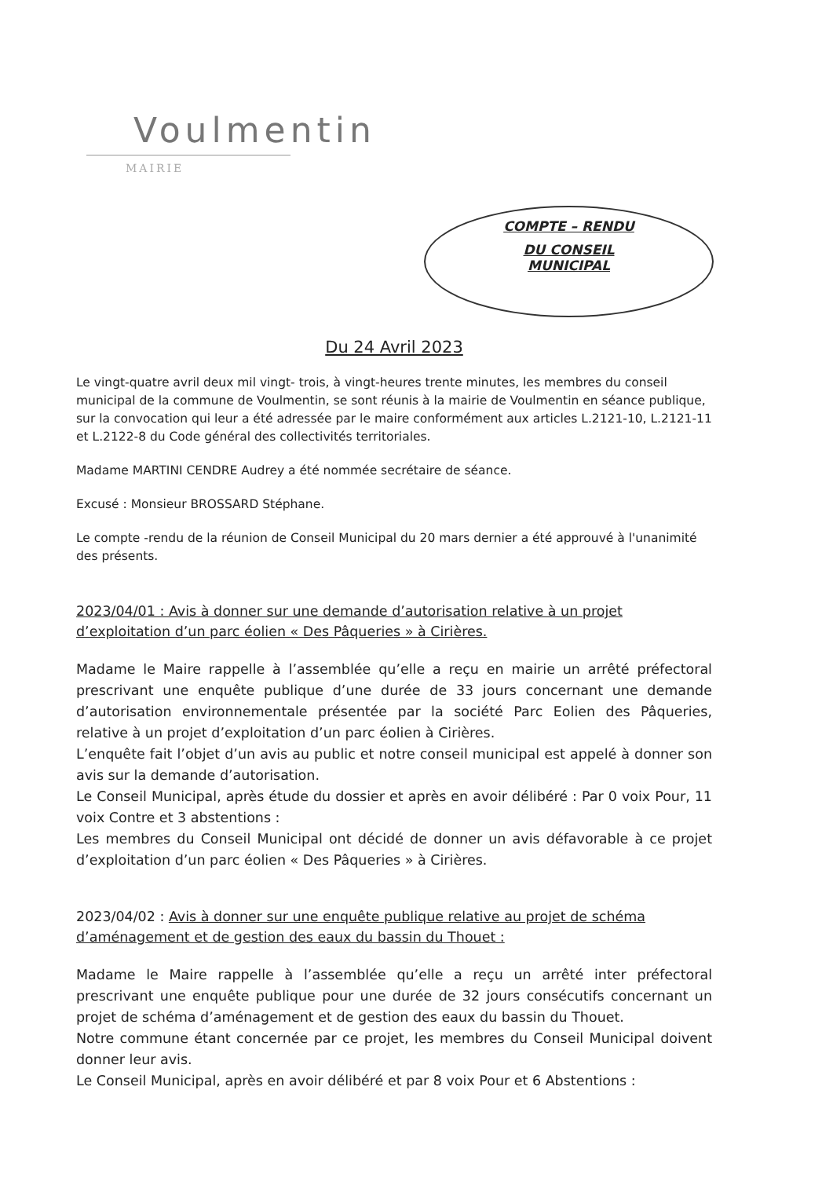Voulmentin
MAIRIE
COMPTE – RENDU
DU CONSEIL
MUNICIPAL
Du 24 Avril 2023
Le vingt-quatre avril deux mil vingt- trois, à vingt-heures trente minutes, les membres du conseil municipal de la commune de Voulmentin, se sont réunis à la mairie de Voulmentin en séance publique, sur la convocation qui leur a été adressée par le maire conformément aux articles L.2121-10, L.2121-11 et L.2122-8 du Code général des collectivités territoriales.
Madame MARTINI CENDRE Audrey a été nommée secrétaire de séance.
Excusé : Monsieur BROSSARD Stéphane.
Le compte -rendu de la réunion de Conseil Municipal du 20 mars dernier a été approuvé à l'unanimité des présents.
2023/04/01 : Avis à donner sur une demande d’autorisation relative à un projet d’exploitation d’un parc éolien « Des Pâqueries » à Cirières.
Madame le Maire rappelle à l’assemblée qu’elle a reçu en mairie un arrêté préfectoral prescrivant une enquête publique d’une durée de 33 jours concernant une demande d’autorisation environnementale présentée par la société Parc Eolien des Pâqueries, relative à un projet d’exploitation d’un parc éolien à Cirières.
L’enquête fait l’objet d’un avis au public et notre conseil municipal est appelé à donner son avis sur la demande d’autorisation.
Le Conseil Municipal, après étude du dossier et après en avoir délibéré : Par 0 voix Pour, 11 voix Contre et 3 abstentions :
Les membres du Conseil Municipal ont décidé de donner un avis défavorable à ce projet d’exploitation d’un parc éolien « Des Pâqueries » à Cirières.
2023/04/02 : Avis à donner sur une enquête publique relative au projet de schéma d’aménagement et de gestion des eaux du bassin du Thouet :
Madame le Maire rappelle à l’assemblée qu’elle a reçu un arrêté inter préfectoral prescrivant une enquête publique pour une durée de 32 jours consécutifs concernant un projet de schéma d’aménagement et de gestion des eaux du bassin du Thouet.
Notre commune étant concernée par ce projet, les membres du Conseil Municipal doivent donner leur avis.
Le Conseil Municipal, après en avoir délibéré et par 8 voix Pour et 6 Abstentions :